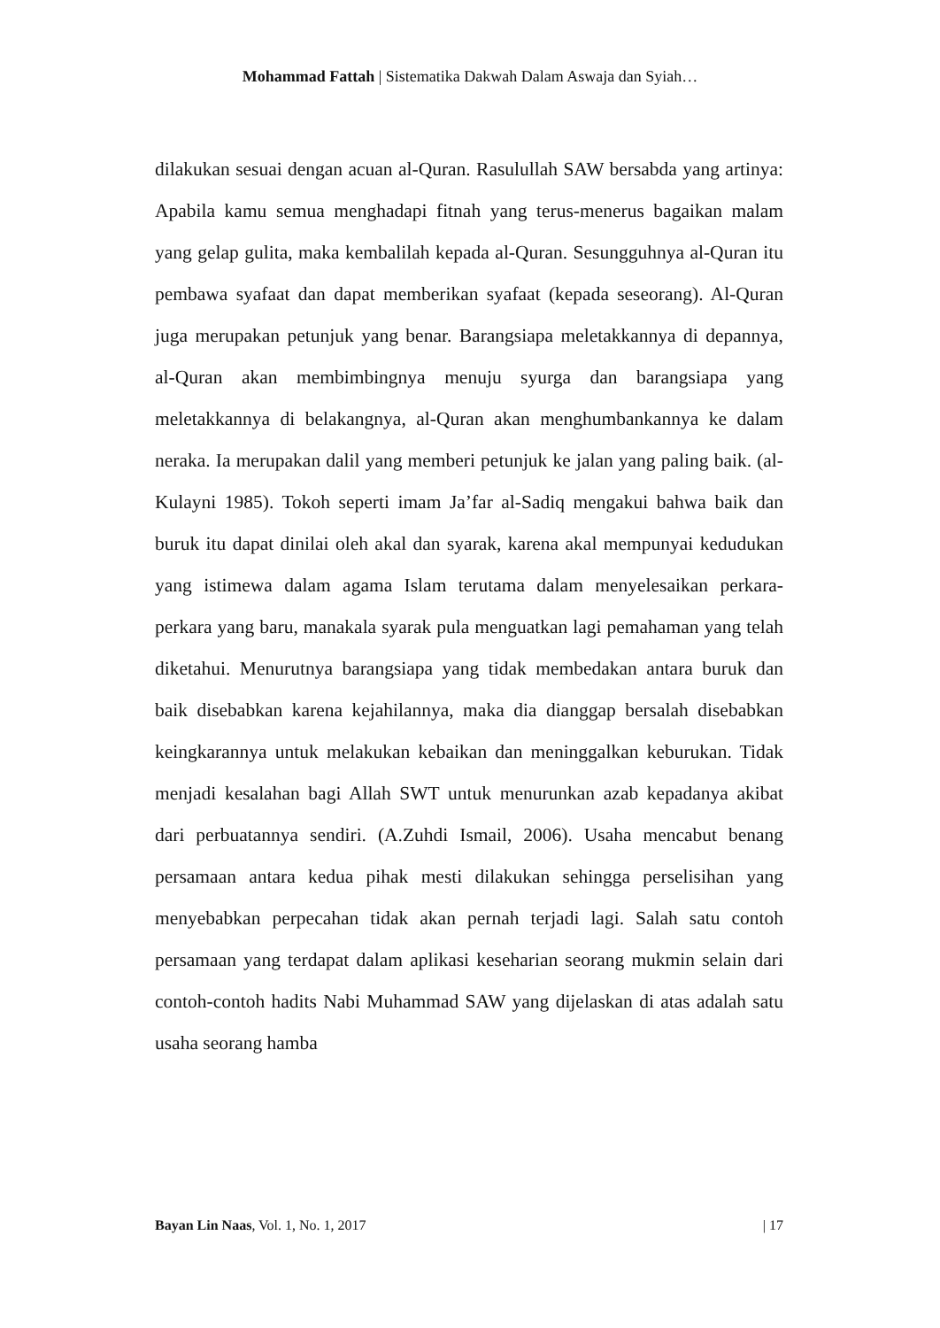Mohammad Fattah | Sistematika Dakwah Dalam Aswaja dan Syiah…
dilakukan sesuai dengan acuan al-Quran. Rasulullah SAW bersabda yang artinya: Apabila kamu semua menghadapi fitnah yang terus-menerus bagaikan malam yang gelap gulita, maka kembalilah kepada al-Quran. Sesungguhnya al-Quran itu pembawa syafaat dan dapat memberikan syafaat (kepada seseorang). Al-Quran juga merupakan petunjuk yang benar. Barangsiapa meletakkannya di depannya, al-Quran akan membimbingnya menuju syurga dan barangsiapa yang meletakkannya di belakangnya, al-Quran akan menghumbankannya ke dalam neraka. Ia merupakan dalil yang memberi petunjuk ke jalan yang paling baik. (al-Kulayni 1985). Tokoh seperti imam Ja’far al-Sadiq mengakui bahwa baik dan buruk itu dapat dinilai oleh akal dan syarak, karena akal mempunyai kedudukan yang istimewa dalam agama Islam terutama dalam menyelesaikan perkara-perkara yang baru, manakala syarak pula menguatkan lagi pemahaman yang telah diketahui. Menurutnya barangsiapa yang tidak membedakan antara buruk dan baik disebabkan karena kejahilannya, maka dia dianggap bersalah disebabkan keingkarannya untuk melakukan kebaikan dan meninggalkan keburukan. Tidak menjadi kesalahan bagi Allah SWT untuk menurunkan azab kepadanya akibat dari perbuatannya sendiri. (A.Zuhdi Ismail, 2006). Usaha mencabut benang persamaan antara kedua pihak mesti dilakukan sehingga perselisihan yang menyebabkan perpecahan tidak akan pernah terjadi lagi. Salah satu contoh persamaan yang terdapat dalam aplikasi keseharian seorang mukmin selain dari contoh-contoh hadits Nabi Muhammad SAW yang dijelaskan di atas adalah satu usaha seorang hamba
Bayan Lin Naas, Vol. 1, No. 1, 2017 | 17